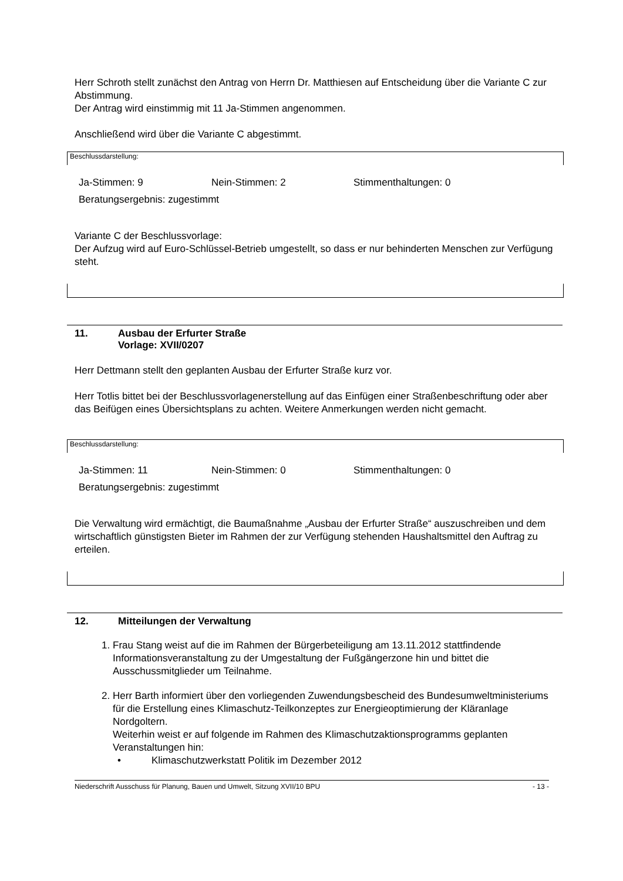Herr Schroth stellt zunächst den Antrag von Herrn Dr. Matthiesen auf Entscheidung über die Variante C zur Abstimmung.
Der Antrag wird einstimmig mit 11 Ja-Stimmen angenommen.
Anschließend wird über die Variante C abgestimmt.
Beschlussdarstellung:
Ja-Stimmen: 9 Nein-Stimmen: 2 Stimmenthaltungen: 0
Beratungsergebnis: zugestimmt
Variante C der Beschlussvorlage:
Der Aufzug wird auf Euro-Schlüssel-Betrieb umgestellt, so dass er nur behinderten Menschen zur Verfügung steht.
11. Ausbau der Erfurter Straße
Vorlage: XVII/0207
Herr Dettmann stellt den geplanten Ausbau der Erfurter Straße kurz vor.
Herr Totlis bittet bei der Beschlussvorlagenerstellung auf das Einfügen einer Straßenbeschriftung oder aber das Beifügen eines Übersichtsplans zu achten. Weitere Anmerkungen werden nicht gemacht.
Beschlussdarstellung:
Ja-Stimmen: 11 Nein-Stimmen: 0 Stimmenthaltungen: 0
Beratungsergebnis: zugestimmt
Die Verwaltung wird ermächtigt, die Baumaßnahme „Ausbau der Erfurter Straße“ auszuschreiben und dem wirtschaftlich günstigsten Bieter im Rahmen der zur Verfügung stehenden Haushaltsmittel den Auftrag zu erteilen.
12. Mitteilungen der Verwaltung
1. Frau Stang weist auf die im Rahmen der Bürgerbeteiligung am 13.11.2012 stattfindende Informationsveranstaltung zu der Umgestaltung der Fußgängerzone hin und bittet die Ausschussmitglieder um Teilnahme.
2. Herr Barth informiert über den vorliegenden Zuwendungsbescheid des Bundesumweltministeriums für die Erstellung eines Klimaschutz-Teilkonzeptes zur Energieoptimierung der Kläranlage Nordgoltern.
Weiterhin weist er auf folgende im Rahmen des Klimaschutzaktionsprogramms geplanten Veranstaltungen hin:
• Klimaschutzwerkstatt Politik im Dezember 2012
Niederschrift Ausschuss für Planung, Bauen und Umwelt, Sitzung XVII/10 BPU - 13 -